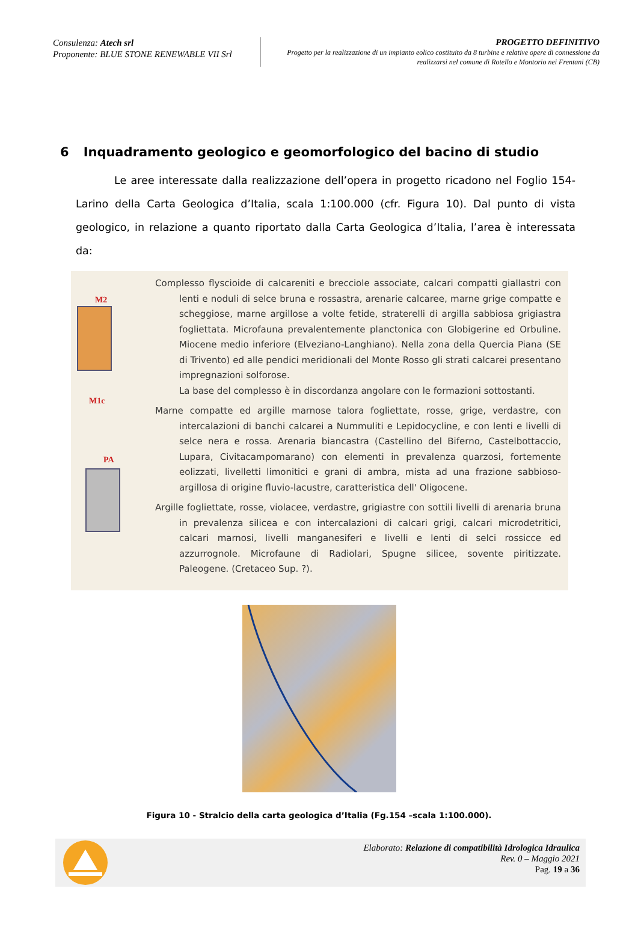Consulenza: Atech srl
Proponente: BLUE STONE RENEWABLE VII Srl
PROGETTO DEFINITIVO
Progetto per la realizzazione di un impianto eolico costituito da 8 turbine e relative opere di connessione da realizzarsi nel comune di Rotello e Montorio nei Frentani (CB)
6 Inquadramento geologico e geomorfologico del bacino di studio
Le aree interessate dalla realizzazione dell’opera in progetto ricadono nel Foglio 154-Larino della Carta Geologica d’Italia, scala 1:100.000 (cfr. Figura 10). Dal punto di vista geologico, in relazione a quanto riportato dalla Carta Geologica d’Italia, l’area è interessata da:
M2
M1c
PA
Complesso flyscioide di calcareniti e brecciole associate, calcari compatti giallastri con lenti e noduli di selce bruna e rossastra, arenarie calcaree, marne grige compatte e scheggiose, marne argillose a volte fetide, straterelli di argilla sabbiosa grigiastra fogliettata. Microfauna prevalentemente planctonica con Globigerine ed Orbuline. Miocene medio inferiore (Elveziano-Langhiano). Nella zona della Quercia Piana (SE di Trivento) ed alle pendici meridionali del Monte Rosso gli strati calcarei presentano impregnazioni solforose.
La base del complesso è in discordanza angolare con le formazioni sottostanti.
Marne compatte ed argille marnose talora fogliettate, rosse, grige, verdastre, con intercalazioni di banchi calcarei a Nummuliti e Lepidocycline, e con lenti e livelli di selce nera e rossa. Arenaria biancastra (Castellino del Biferno, Castelbottaccio, Lupara, Civitacampomarano) con elementi in prevalenza quarzosi, fortemente eolizzati, livelletti limonitici e grani di ambra, mista ad una frazione sabbioso-argillosa di origine fluvio-lacustre, caratteristica dell' Oligocene.
Argille fogliettate, rosse, violacee, verdastre, grigiastre con sottili livelli di arenaria bruna in prevalenza silicea e con intercalazioni di calcari grigi, calcari microdetritici, calcari marnosi, livelli manganesiferi e livelli e lenti di selci rossicce ed azzurrognole. Microfaune di Radiolari, Spugne silicee, sovente piritizzate. Paleogene. (Cretaceo Sup. ?).
Figura 10 - Stralcio della carta geologica d’Italia (Fg.154 –scala 1:100.000).
Elaborato: Relazione di compatibilità Idrologica Idraulica
Rev. 0 – Maggio 2021
Pag. 19 a 36